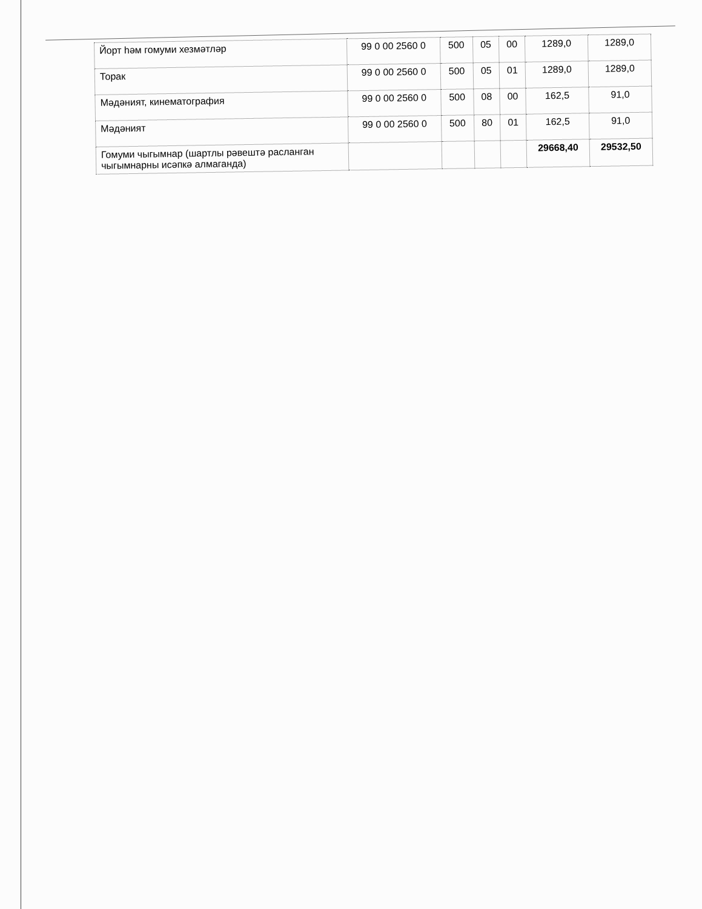| Йорт һәм гомуми хезмәтләр | 99 0 00 2560 0 | 500 | 05 | 00 | 1289,0 | 1289,0 |
| Торак | 99 0 00 2560 0 | 500 | 05 | 01 | 1289,0 | 1289,0 |
| Мәдәният, кинематография | 99 0 00 2560 0 | 500 | 08 | 00 | 162,5 | 91,0 |
| Мәдәният | 99 0 00 2560 0 | 500 | 80 | 01 | 162,5 | 91,0 |
| Гомуми чыгымнар (шартлы рәвештә расланган чыгымнарны исәпкә алмаганда) | | | | | 29668,40 | 29532,50 |